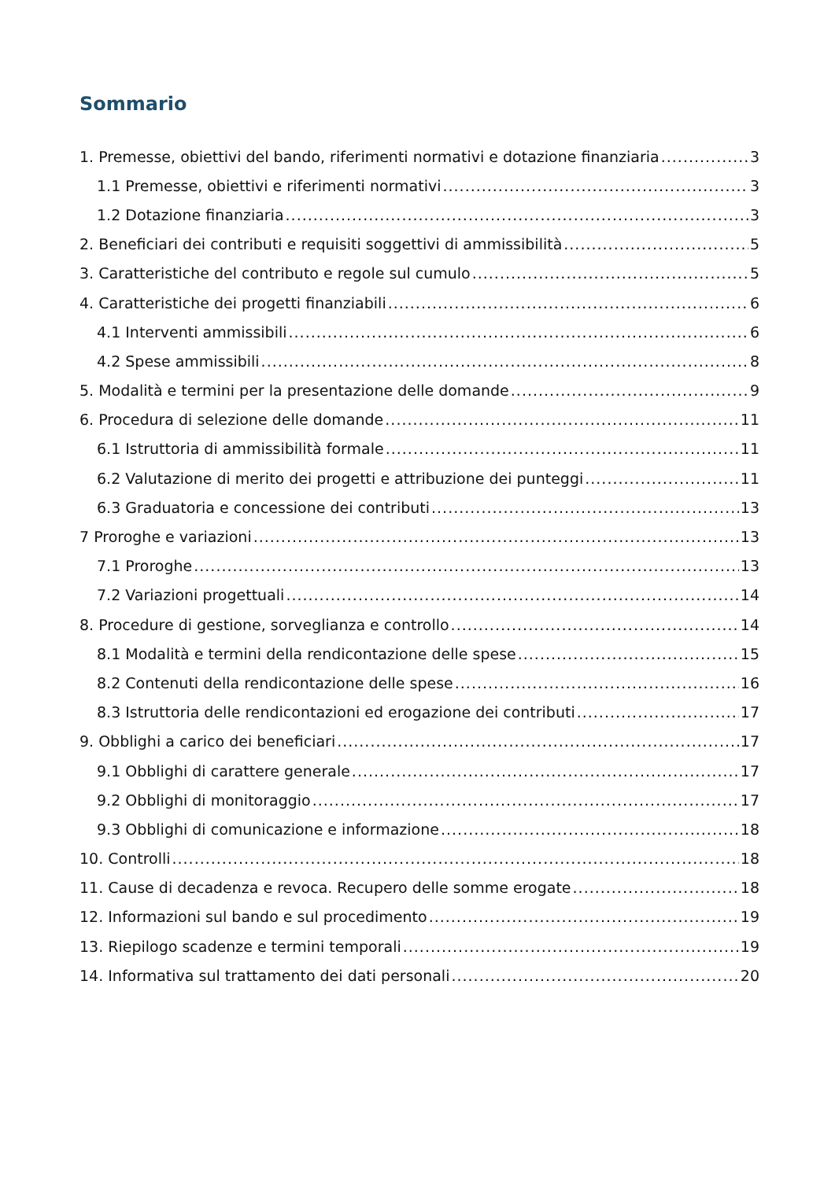Sommario
1. Premesse, obiettivi del bando, riferimenti normativi e dotazione finanziaria 3
1.1 Premesse, obiettivi e riferimenti normativi 3
1.2 Dotazione finanziaria 3
2. Beneficiari dei contributi e requisiti soggettivi di ammissibilità 5
3. Caratteristiche del contributo e regole sul cumulo 5
4. Caratteristiche dei progetti finanziabili 6
4.1 Interventi ammissibili 6
4.2 Spese ammissibili 8
5. Modalità e termini per la presentazione delle domande 9
6. Procedura di selezione delle domande 11
6.1 Istruttoria di ammissibilità formale 11
6.2 Valutazione di merito dei progetti e attribuzione dei punteggi 11
6.3 Graduatoria e concessione dei contributi 13
7 Proroghe e variazioni 13
7.1 Proroghe 13
7.2 Variazioni progettuali 14
8. Procedure di gestione, sorveglianza e controllo 14
8.1 Modalità e termini della rendicontazione delle spese 15
8.2 Contenuti della rendicontazione delle spese 16
8.3 Istruttoria delle rendicontazioni ed erogazione dei contributi 17
9. Obblighi a carico dei beneficiari 17
9.1 Obblighi di carattere generale 17
9.2 Obblighi di monitoraggio 17
9.3 Obblighi di comunicazione e informazione 18
10. Controlli 18
11. Cause di decadenza e revoca. Recupero delle somme erogate 18
12. Informazioni sul bando e sul procedimento 19
13. Riepilogo scadenze e termini temporali 19
14. Informativa sul trattamento dei dati personali 20